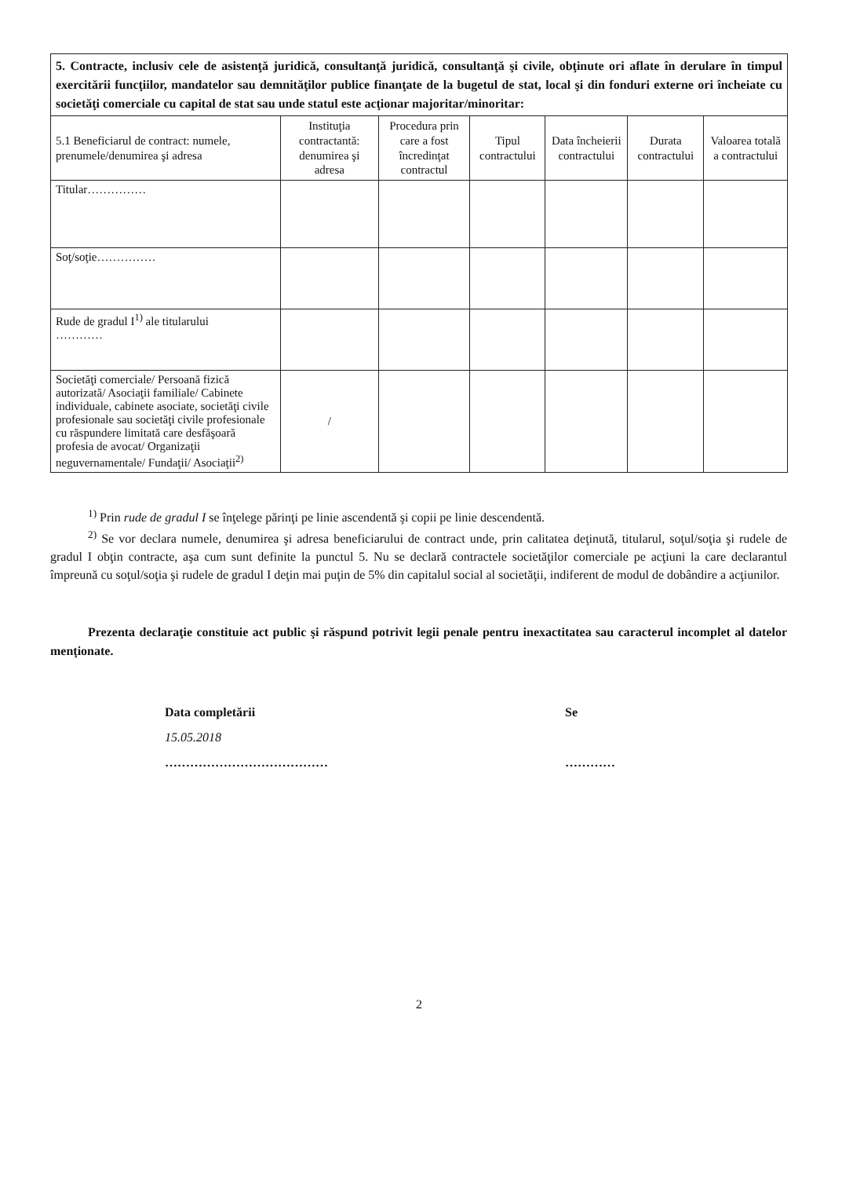| 5. Contracte, inclusiv cele de asistenţă juridică, consultanţă juridică, consultanţă şi civile, obţinute ori aflate în derulare în timpul exercitării funcţiilor, mandatelor sau demnităţilor publice finanţate de la bugetul de stat, local şi din fonduri externe ori încheiate cu societăţi comerciale cu capital de stat sau unde statul este acţionar majoritar/minoritar: | | | | | | |
| 5.1 Beneficiarul de contract: numele, prenumele/denumirea şi adresa | Instituţia contractantă: denumirea şi adresa | Procedura prin care a fost încredinţat contractul | Tipul contractului | Data încheierii contractului | Durata contractului | Valoarea totală a contractului |
| Titular…………… | | | | | | |
| Soţ/soţie…………… | | | | | | |
| Rude de gradul I<sup>1)</sup> ale titularului ………… | | | | | | |
| Societăţi comerciale/ Persoană fizică autorizată/ Asociaţii familiale/ Cabinete individuale, cabinete asociate, societăţi civile profesionale sau societăţi civile profesionale cu răspundere limitată care desfăşoară profesia de avocat/ Organizaţii neguvernamentale/ Fundaţii/ Asociaţii<sup>2)</sup> | / | | | | | |
<sup>1)</sup> Prin rude de gradul I se înţelege părinţi pe linie ascendentă şi copii pe linie descendentă.
<sup>2)</sup> Se vor declara numele, denumirea şi adresa beneficiarului de contract unde, prin calitatea deţinută, titularul, soţul/soţia şi rudele de gradul I obţin contracte, aşa cum sunt definite la punctul 5. Nu se declară contractele societăţilor comerciale pe acţiuni la care declarantul împreună cu soţul/soţia şi rudele de gradul I deţin mai puţin de 5% din capitalul social al societăţii, indiferent de modul de dobândire a acţiunilor.
Prezenta declaraţie constituie act public şi răspund potrivit legii penale pentru inexactitatea sau caracterul incomplet al datelor menţionate.
Data completării
15.05.2018
…………………………………
Se
…………
2